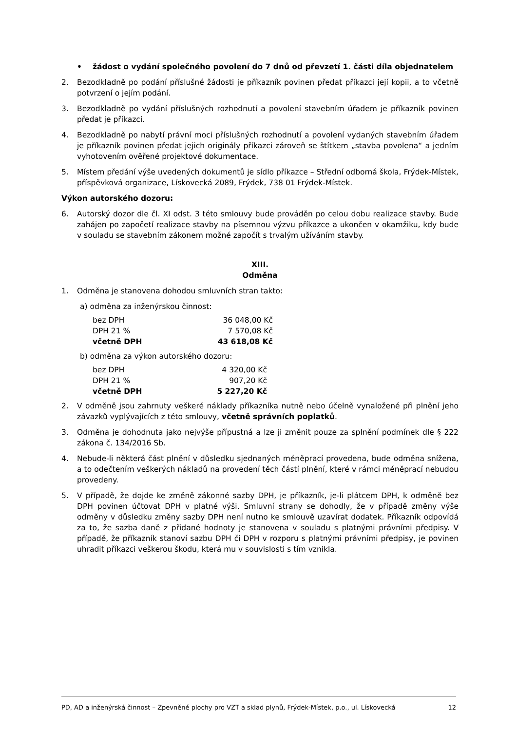• žádost o vydání společného povolení do 7 dnů od převzetí 1. části díla objednatelem
2. Bezodkladně po podání příslušné žádosti je příkazník povinen předat příkazci její kopii, a to včetně potvrzení o jejím podání.
3. Bezodkladně po vydání příslušných rozhodnutí a povolení stavebním úřadem je příkazník povinen předat je příkazci.
4. Bezodkladně po nabytí právní moci příslušných rozhodnutí a povolení vydaných stavebním úřadem je příkazník povinen předat jejich originály příkazci zároveň se štítkem „stavba povolena“ a jedním vyhotovením ověřené projektové dokumentace.
5. Místem předání výše uvedených dokumentů je sídlo příkazce – Střední odborná škola, Frýdek-Místek, příspěvková organizace, Lískovecká 2089, Frýdek, 738 01 Frýdek-Místek.
Výkon autorského dozoru:
6. Autorský dozor dle čl. XI odst. 3 této smlouvy bude prováděn po celou dobu realizace stavby. Bude zahájen po započetí realizace stavby na písemnou výzvu příkazce a ukončen v okamžiku, kdy bude v souladu se stavebním zákonem možné započít s trvalým užíváním stavby.
XIII.
Odměna
1. Odměna je stanovena dohodou smluvních stran takto:
a) odměna za inženýrskou činnost:
| bez DPH | 36 048,00 Kč |
| DPH 21 % | 7 570,08 Kč |
| včetně DPH | 43 618,08 Kč |
b) odměna za výkon autorského dozoru:
| bez DPH | 4 320,00 Kč |
| DPH 21 % | 907,20 Kč |
| včetně DPH | 5 227,20 Kč |
2. V odměně jsou zahrnuty veškeré náklady příkazníka nutně nebo účelně vynaložené při plnění jeho závazků vyplývajících z této smlouvy, včetně správních poplatků.
3. Odměna je dohodnuta jako nejvýše přípustná a lze ji změnit pouze za splnění podmínek dle § 222 zákona č. 134/2016 Sb.
4. Nebude-li některá část plnění v důsledku sjednaných méněprací provedena, bude odměna snížena, a to odečtením veškerých nákladů na provedení těch částí plnění, které v rámci méněprací nebudou provedeny.
5. V případě, že dojde ke změně zákonné sazby DPH, je příkazník, je-li plátcem DPH, k odměně bez DPH povinen účtovat DPH v platné výši. Smluvní strany se dohodly, že v případě změny výše odměny v důsledku změny sazby DPH není nutno ke smlouvě uzavírat dodatek. Příkazník odpovídá za to, že sazba daně z přidané hodnoty je stanovena v souladu s platnými právními předpisy. V případě, že příkazník stanoví sazbu DPH či DPH v rozporu s platnými právními předpisy, je povinen uhradit příkazci veškerou škodu, která mu v souvislosti s tím vznikla.
PD, AD a inženýrská činnost – Zpevněné plochy pro VZT a sklad plynů, Frýdek-Místek, p.o., ul. Lískovecká 12